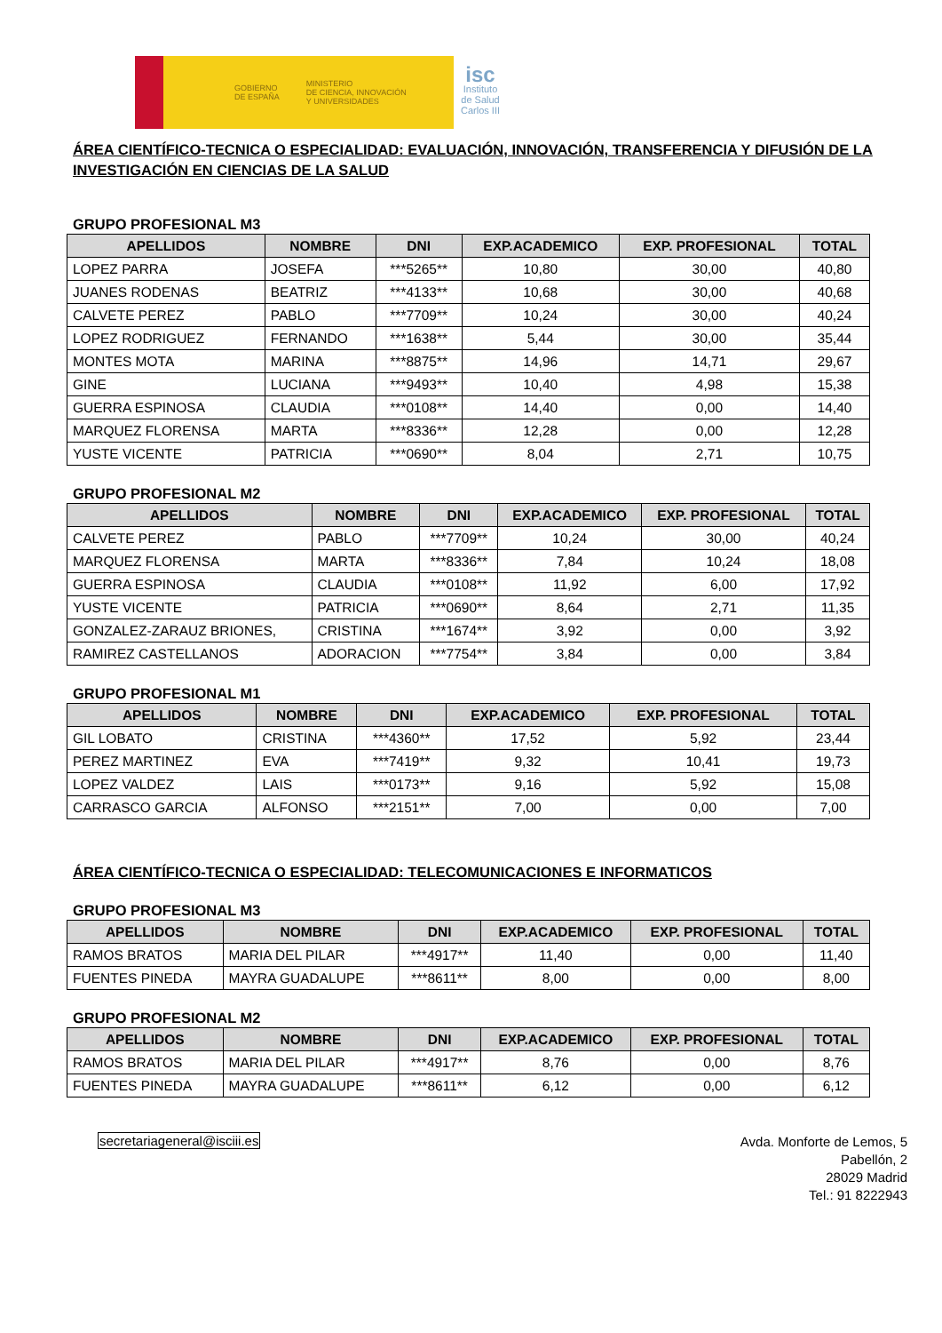GOBIERNO
DE ESPAÑA MINISTERIO
DE CIENCIA, INNOVACIÓN
Y UNIVERSIDADES
isc
Instituto
de Salud
Carlos III
ÁREA CIENTÍFICO-TECNICA O ESPECIALIDAD: EVALUACIÓN, INNOVACIÓN, TRANSFERENCIA Y DIFUSIÓN DE LA INVESTIGACIÓN EN CIENCIAS DE LA SALUD
GRUPO PROFESIONAL M3
| APELLIDOS | NOMBRE | DNI | EXP.ACADEMICO | EXP. PROFESIONAL | TOTAL |
| --- | --- | --- | --- | --- | --- |
| LOPEZ PARRA | JOSEFA | ***5265** | 10,80 | 30,00 | 40,80 |
| JUANES RODENAS | BEATRIZ | ***4133** | 10,68 | 30,00 | 40,68 |
| CALVETE PEREZ | PABLO | ***7709** | 10,24 | 30,00 | 40,24 |
| LOPEZ RODRIGUEZ | FERNANDO | ***1638** | 5,44 | 30,00 | 35,44 |
| MONTES MOTA | MARINA | ***8875** | 14,96 | 14,71 | 29,67 |
| GINE | LUCIANA | ***9493** | 10,40 | 4,98 | 15,38 |
| GUERRA ESPINOSA | CLAUDIA | ***0108** | 14,40 | 0,00 | 14,40 |
| MARQUEZ FLORENSA | MARTA | ***8336** | 12,28 | 0,00 | 12,28 |
| YUSTE VICENTE | PATRICIA | ***0690** | 8,04 | 2,71 | 10,75 |
GRUPO PROFESIONAL M2
| APELLIDOS | NOMBRE | DNI | EXP.ACADEMICO | EXP. PROFESIONAL | TOTAL |
| --- | --- | --- | --- | --- | --- |
| CALVETE PEREZ | PABLO | ***7709** | 10,24 | 30,00 | 40,24 |
| MARQUEZ FLORENSA | MARTA | ***8336** | 7,84 | 10,24 | 18,08 |
| GUERRA ESPINOSA | CLAUDIA | ***0108** | 11,92 | 6,00 | 17,92 |
| YUSTE VICENTE | PATRICIA | ***0690** | 8,64 | 2,71 | 11,35 |
| GONZALEZ-ZARAUZ BRIONES, | CRISTINA | ***1674** | 3,92 | 0,00 | 3,92 |
| RAMIREZ CASTELLANOS | ADORACION | ***7754** | 3,84 | 0,00 | 3,84 |
GRUPO PROFESIONAL M1
| APELLIDOS | NOMBRE | DNI | EXP.ACADEMICO | EXP. PROFESIONAL | TOTAL |
| --- | --- | --- | --- | --- | --- |
| GIL LOBATO | CRISTINA | ***4360** | 17,52 | 5,92 | 23,44 |
| PEREZ MARTINEZ | EVA | ***7419** | 9,32 | 10,41 | 19,73 |
| LOPEZ VALDEZ | LAIS | ***0173** | 9,16 | 5,92 | 15,08 |
| CARRASCO GARCIA | ALFONSO | ***2151** | 7,00 | 0,00 | 7,00 |
ÁREA CIENTÍFICO-TECNICA O ESPECIALIDAD: TELECOMUNICACIONES E INFORMATICOS
GRUPO PROFESIONAL M3
| APELLIDOS | NOMBRE | DNI | EXP.ACADEMICO | EXP. PROFESIONAL | TOTAL |
| --- | --- | --- | --- | --- | --- |
| RAMOS BRATOS | MARIA DEL PILAR | ***4917** | 11,40 | 0,00 | 11,40 |
| FUENTES PINEDA | MAYRA GUADALUPE | ***8611** | 8,00 | 0,00 | 8,00 |
GRUPO PROFESIONAL M2
| APELLIDOS | NOMBRE | DNI | EXP.ACADEMICO | EXP. PROFESIONAL | TOTAL |
| --- | --- | --- | --- | --- | --- |
| RAMOS BRATOS | MARIA DEL PILAR | ***4917** | 8,76 | 0,00 | 8,76 |
| FUENTES PINEDA | MAYRA GUADALUPE | ***8611** | 6,12 | 0,00 | 6,12 |
secretariageneral@isciii.es
Avda. Monforte de Lemos, 5
Pabellón, 2
28029 Madrid
Tel.: 91 8222943